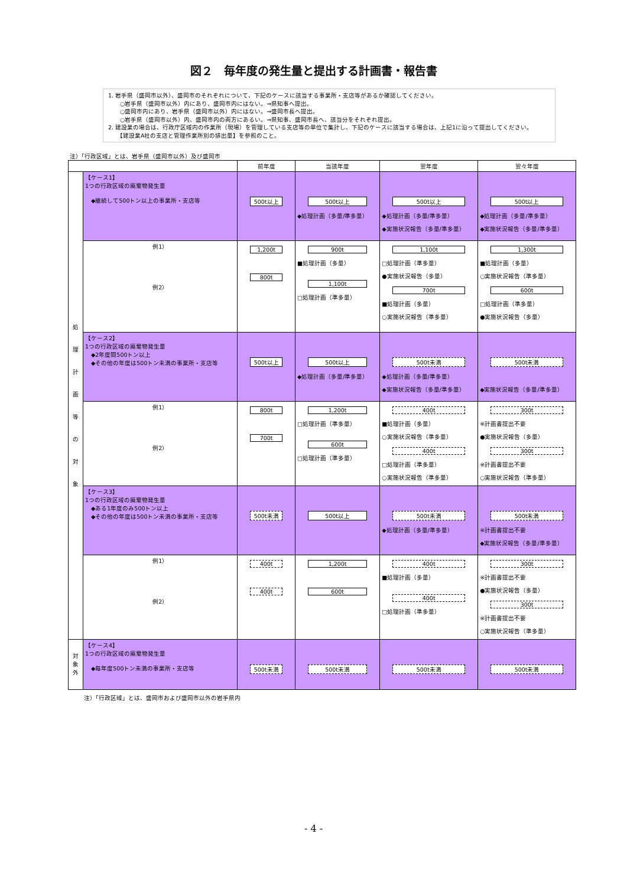図２　毎年度の発生量と提出する計画書・報告書
1. 岩手県（盛岡市以外）、盛岡市のそれぞれについて、下記のケースに該当する事業所・支店等があるか確認してください。
　　○岩手県（盛岡市以外）内にあり、盛岡市内にはない。⇒県知事へ提出。
　　○盛岡市内にあり、岩手県（盛岡市以外）内にはない。⇒盛岡市長へ提出。
　　○岩手県（盛岡市以外）内、盛岡市内の両方にあるい。⇒県知事、盛岡市長へ、該当分をそれぞれ提出。
2. 建設業の場合は、行政庁区域内の作業所（現場）を管理している支店等の単位で集計し、下記のケースに該当する場合は、上記1に沿って提出してください。
　　【建設業A社の支店と管理作業所別の排出量】を参照のこと。
注）「行政区域」とは、岩手県（盛岡市以外）及び盛岡市
| | | 前年度 | 当該年度 | 翌年度 | 翌々年度 |
| --- | --- | --- | --- | --- | --- |
| 処 理 計 画 等 の 対 象 | 【ケース1】 1つの行政区域の廃棄物発生量 ◆継続して500トン以上の事業所・支店等 | 500t以上 | 500t以上 ◆処理計画（多量/準多量） | 500t以上 ◆処理計画（多量/準多量） ◆実施状況報告（多量/準多量） | 500t以上 ◆処理計画（多量/準多量） ◆実施状況報告（多量/準多量） |
| | 例1） 例2） | 1,200t 800t | 900t ■処理計画（多量） 1,100t □処理計画（準多量） | 1,100t □処理計画（準多量） ●実施状況報告（多量） 700t ■処理計画（多量） ○実施状況報告（準多量） | 1,300t ■処理計画（多量） ○実施状況報告（準多量） 600t □処理計画（準多量） ●実施状況報告（多量） |
| | 【ケース2】 1つの行政区域の廃棄物発生量 ◆2年度間500トン以上 ◆その他の年度は500トン未満の事業所・支店等 | 500t以上 | 500t以上 ◆処理計画（多量/準多量） | 500t未満 ◆処理計画（多量/準多量） ◆実施状況報告（多量/準多量） | 500t未満 ◆実施状況報告（多量/準多量） |
| | 例1） 例2） | 800t 700t | 1,200t □処理計画（準多量） 600t □処理計画（準多量） | 400t ■処理計画（多量） ○実施状況報告（準多量） 400t □処理計画（準多量） ○実施状況報告（準多量） | 300t ※計画書提出不要 ●実施状況報告（多量） 300t ※計画書提出不要 ○実施状況報告（準多量） |
| | 【ケース3】 1つの行政区域の廃棄物発生量 ◆ある1年度のみ500トン以上 ◆その他の年度は500トン未満の事業所・支店等 | 500t未満 | 500t以上 | 500t未満 ◆処理計画（多量/準多量） | 500t未満 ※計画書提出不要 ◆実施状況報告（多量/準多量） |
| | 例1） 例2） | 400t 400t | 1,200t 600t | 400t ■処理計画（多量） 400t □処理計画（準多量） | 300t ※計画書提出不要 ●実施状況報告（多量） 300t ※計画書提出不要 ○実施状況報告（準多量） |
| 対 象 外 | 【ケース4】 1つの行政区域の廃棄物発生量 ◆毎年度500トン未満の事業所・支店等 | 500t未満 | 500t未満 | 500t未満 | 500t未満 |
注）「行政区域」とは、盛岡市および盛岡市以外の岩手県内
- 4 -